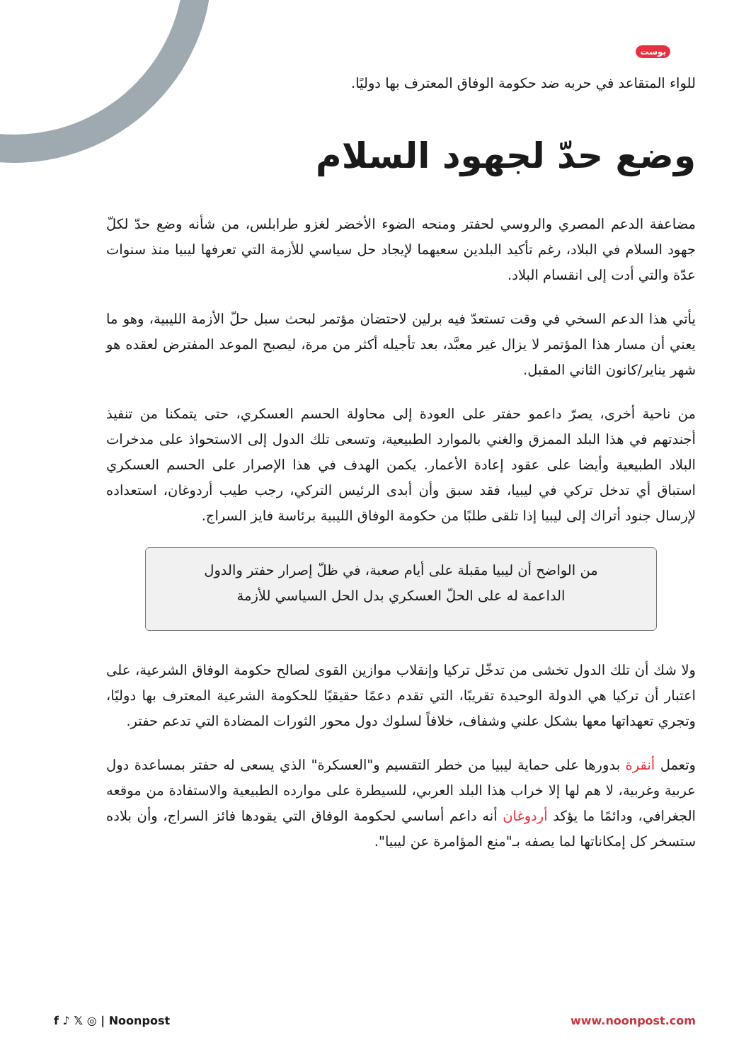بوست
للواء المتقاعد في حربه ضد حكومة الوفاق المعترف بها دوليًا.
وضع حدّ لجهود السلام
مضاعفة الدعم المصري والروسي لحفتر ومنحه الضوء الأخضر لغزو طرابلس، من شأنه وضع حدّ لكلّ جهود السلام في البلاد، رغم تأكيد البلدين سعيهما لإيجاد حل سياسي للأزمة التي تعرفها ليبيا منذ سنوات عدّة والتي أدت إلى انقسام البلاد.
يأتي هذا الدعم السخي في وقت تستعدّ فيه برلين لاحتضان مؤتمر لبحث سبل حلّ الأزمة الليبية، وهو ما يعني أن مسار هذا المؤتمر لا يزال غير معبَّد، بعد تأجيله أكثر من مرة، ليصبح الموعد المفترض لعقده هو شهر يناير/كانون الثاني المقبل.
من ناحية أخرى، يصرّ داعمو حفتر على العودة إلى محاولة الحسم العسكري، حتى يتمكنا من تنفيذ أجندتهم في هذا البلد الممزق والغني بالموارد الطبيعية، وتسعى تلك الدول إلى الاستحواذ على مدخرات البلاد الطبيعية وأيضا على عقود إعادة الأعمار. يكمن الهدف في هذا الإصرار على الحسم العسكري استباق أي تدخل تركي في ليبيا، فقد سبق وأن أبدى الرئيس التركي، رجب طيب أردوغان، استعداده لإرسال جنود أتراك إلى ليبيا إذا تلقى طلبًا من حكومة الوفاق الليبية برئاسة فايز السراج.
من الواضح أن ليبيا مقبلة على أيام صعبة، في ظلّ إصرار حفتر والدول الداعمة له على الحلّ العسكري بدل الحل السياسي للأزمة
ولا شك أن تلك الدول تخشى من تدخّل تركيا وإنقلاب موازين القوى لصالح حكومة الوفاق الشرعية، على اعتبار أن تركيا هي الدولة الوحيدة تقريبًا، التي تقدم دعمًا حقيقيًا للحكومة الشرعية المعترف بها دوليًا، وتجري تعهداتها معها بشكل علني وشفاف، خلافاً لسلوك دول محور الثورات المضادة التي تدعم حفتر.
وتعمل أنقرة بدورها على حماية ليبيا من خطر التقسيم و"العسكرة" الذي يسعى له حفتر بمساعدة دول عربية وغربية، لا هم لها إلا خراب هذا البلد العربي، للسيطرة على موارده الطبيعية والاستفادة من موقعه الجغرافي، ودائمًا ما يؤكد أردوغان أنه داعم أساسي لحكومة الوفاق التي يقودها فائز السراج، وأن بلاده ستسخر كل إمكاناتها لما يصفه بـ"منع المؤامرة عن ليبيا".
f ♪ 𝕏 ◎ | Noonpost www.noonpost.com